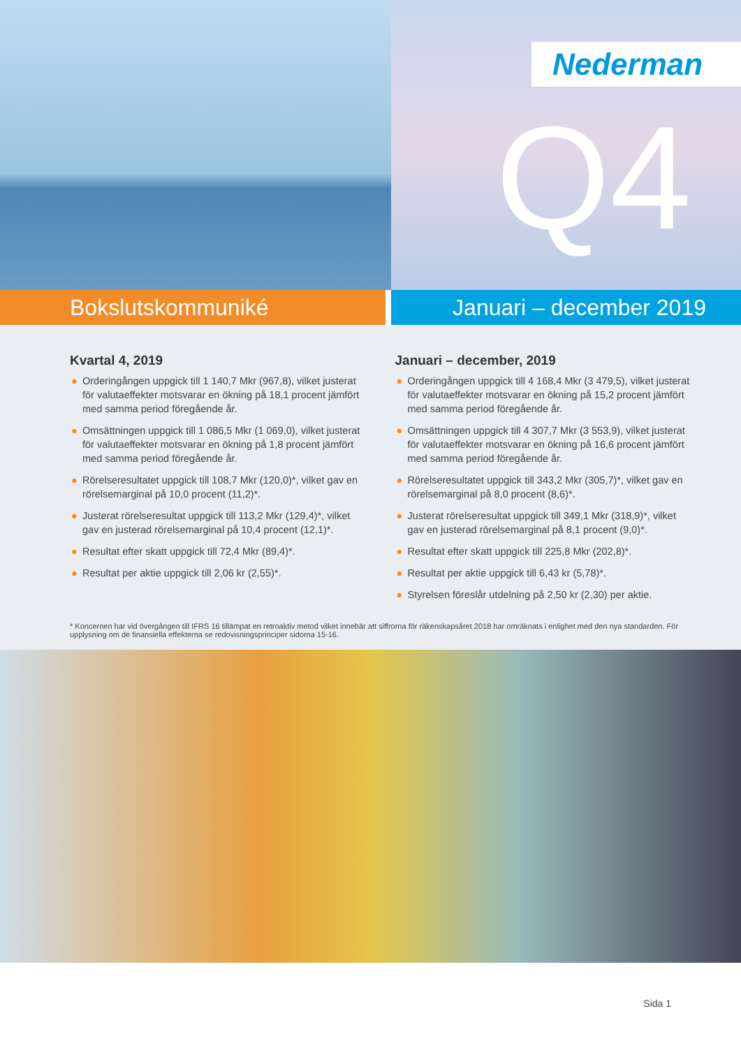Nederman
Q4
Bokslutskommuniké Januari – december 2019
Kvartal 4, 2019
● Orderingången uppgick till 1 140,7 Mkr (967,8), vilket justerat för valutaeffekter motsvarar en ökning på 18,1 procent jämfört med samma period föregående år.
● Omsättningen uppgick till 1 086,5 Mkr (1 069,0), vilket justerat för valutaeffekter motsvarar en ökning på 1,8 procent jämfört med samma period föregående år.
● Rörelseresultatet uppgick till 108,7 Mkr (120,0)*, vilket gav en rörelsemarginal på 10,0 procent (11,2)*.
● Justerat rörelseresultat uppgick till 113,2 Mkr (129,4)*, vilket gav en justerad rörelsemarginal på 10,4 procent (12,1)*.
● Resultat efter skatt uppgick till 72,4 Mkr (89,4)*.
● Resultat per aktie uppgick till 2,06 kr (2,55)*.
Januari – december, 2019
● Orderingången uppgick till 4 168,4 Mkr (3 479,5), vilket justerat för valutaeffekter motsvarar en ökning på 15,2 procent jämfört med samma period föregående år.
● Omsättningen uppgick till 4 307,7 Mkr (3 553,9), vilket justerat för valutaeffekter motsvarar en ökning på 16,6 procent jämfört med samma period föregående år.
● Rörelseresultatet uppgick till 343,2 Mkr (305,7)*, vilket gav en rörelsemarginal på 8,0 procent (8,6)*.
● Justerat rörelseresultat uppgick till 349,1 Mkr (318,9)*, vilket gav en justerad rörelsemarginal på 8,1 procent (9,0)*.
● Resultat efter skatt uppgick till 225,8 Mkr (202,8)*.
● Resultat per aktie uppgick till 6,43 kr (5,78)*.
● Styrelsen föreslår utdelning på 2,50 kr (2,30) per aktie.
* Koncernen har vid övergången till IFRS 16 tillämpat en retroaktiv metod vilket innebär att siffrorna för räkenskapsåret 2018 har omräknats i enlighet med den nya standarden. För upplysning om de finansiella effekterna se redovisningsprinciper sidorna 15-16.
Sida 1